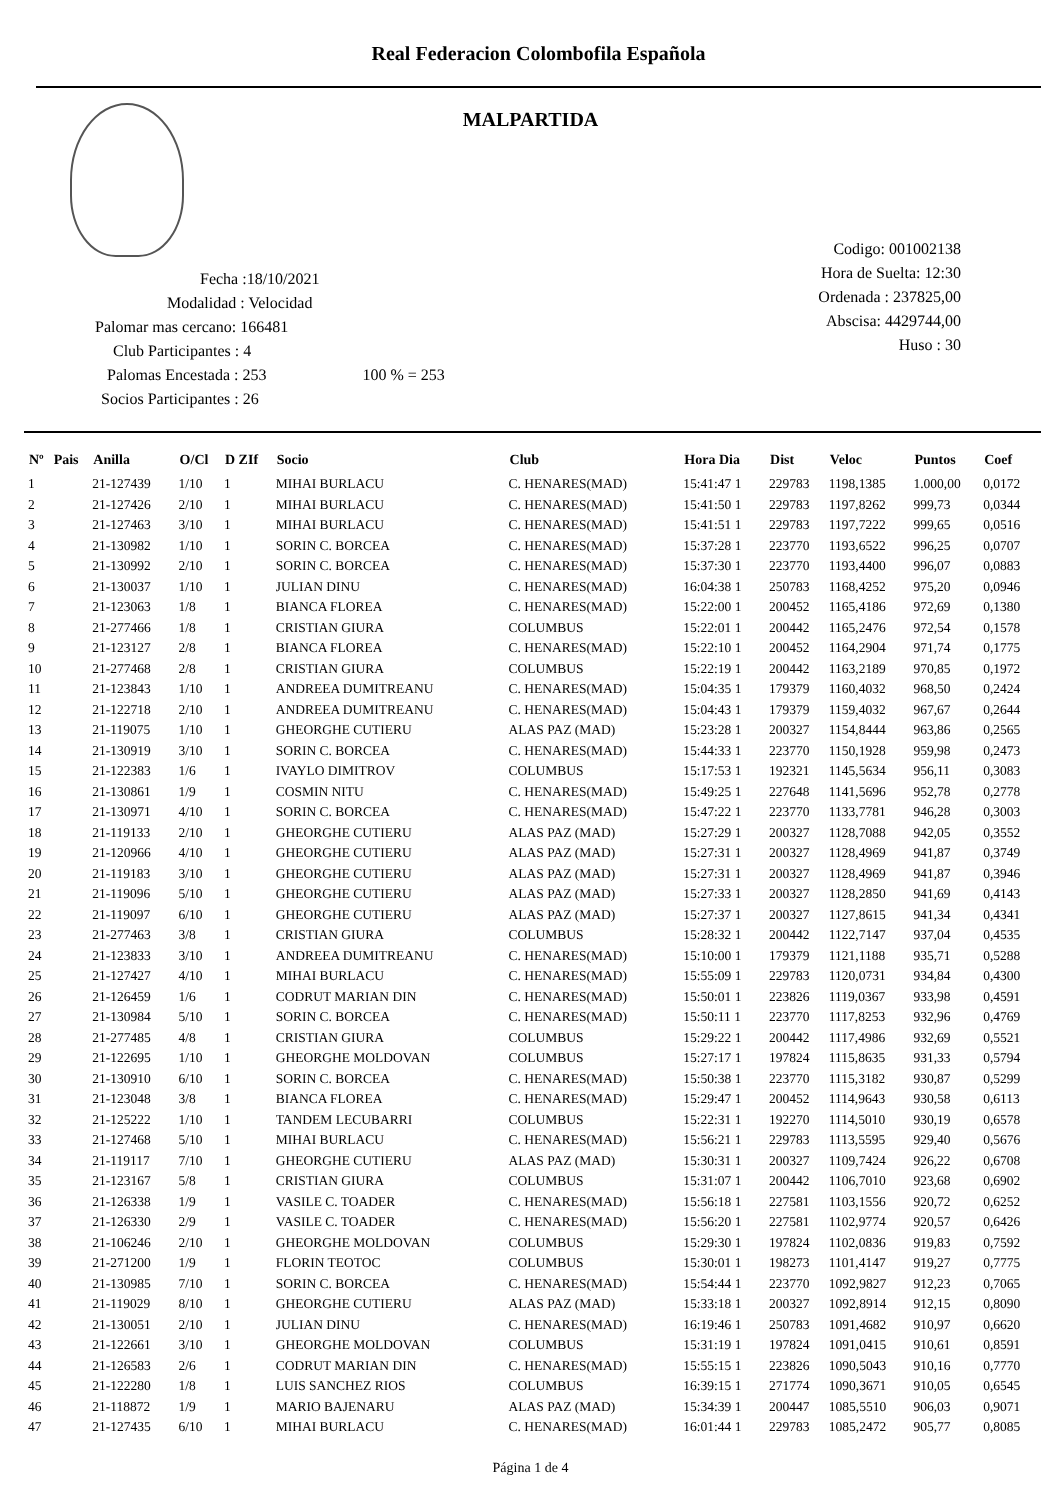Real Federacion Colombofila Española
MALPARTIDA
Fecha :18/10/2021
Modalidad : Velocidad
Palomar mas cercano: 166481
Club Participantes : 4
Palomas Encestada : 253 100 % = 253
Socios Participantes : 26
Codigo: 001002138
Hora de Suelta: 12:30
Ordenada : 237825,00
Abscisa: 4429744,00
Huso : 30
| Nº | Pais | Anilla | O/Cl | D ZIf | Socio | Club | Hora Dia | Dist | Veloc | Puntos | Coef |
| --- | --- | --- | --- | --- | --- | --- | --- | --- | --- | --- | --- |
| 1 | | 21-127439 | 1/10 | 1 | MIHAI BURLACU | C. HENARES(MAD) | 15:41:47 1 | 229783 | 1198,1385 | 1.000,00 | 0,0172 |
| 2 | | 21-127426 | 2/10 | 1 | MIHAI BURLACU | C. HENARES(MAD) | 15:41:50 1 | 229783 | 1197,8262 | 999,73 | 0,0344 |
| 3 | | 21-127463 | 3/10 | 1 | MIHAI BURLACU | C. HENARES(MAD) | 15:41:51 1 | 229783 | 1197,7222 | 999,65 | 0,0516 |
| 4 | | 21-130982 | 1/10 | 1 | SORIN C. BORCEA | C. HENARES(MAD) | 15:37:28 1 | 223770 | 1193,6522 | 996,25 | 0,0707 |
| 5 | | 21-130992 | 2/10 | 1 | SORIN C. BORCEA | C. HENARES(MAD) | 15:37:30 1 | 223770 | 1193,4400 | 996,07 | 0,0883 |
| 6 | | 21-130037 | 1/10 | 1 | JULIAN DINU | C. HENARES(MAD) | 16:04:38 1 | 250783 | 1168,4252 | 975,20 | 0,0946 |
| 7 | | 21-123063 | 1/8 | 1 | BIANCA FLOREA | C. HENARES(MAD) | 15:22:00 1 | 200452 | 1165,4186 | 972,69 | 0,1380 |
| 8 | | 21-277466 | 1/8 | 1 | CRISTIAN GIURA | COLUMBUS | 15:22:01 1 | 200442 | 1165,2476 | 972,54 | 0,1578 |
| 9 | | 21-123127 | 2/8 | 1 | BIANCA FLOREA | C. HENARES(MAD) | 15:22:10 1 | 200452 | 1164,2904 | 971,74 | 0,1775 |
| 10 | | 21-277468 | 2/8 | 1 | CRISTIAN GIURA | COLUMBUS | 15:22:19 1 | 200442 | 1163,2189 | 970,85 | 0,1972 |
| 11 | | 21-123843 | 1/10 | 1 | ANDREEA DUMITREANU | C. HENARES(MAD) | 15:04:35 1 | 179379 | 1160,4032 | 968,50 | 0,2424 |
| 12 | | 21-122718 | 2/10 | 1 | ANDREEA DUMITREANU | C. HENARES(MAD) | 15:04:43 1 | 179379 | 1159,4032 | 967,67 | 0,2644 |
| 13 | | 21-119075 | 1/10 | 1 | GHEORGHE CUTIERU | ALAS PAZ (MAD) | 15:23:28 1 | 200327 | 1154,8444 | 963,86 | 0,2565 |
| 14 | | 21-130919 | 3/10 | 1 | SORIN C. BORCEA | C. HENARES(MAD) | 15:44:33 1 | 223770 | 1150,1928 | 959,98 | 0,2473 |
| 15 | | 21-122383 | 1/6 | 1 | IVAYLO DIMITROV | COLUMBUS | 15:17:53 1 | 192321 | 1145,5634 | 956,11 | 0,3083 |
| 16 | | 21-130861 | 1/9 | 1 | COSMIN NITU | C. HENARES(MAD) | 15:49:25 1 | 227648 | 1141,5696 | 952,78 | 0,2778 |
| 17 | | 21-130971 | 4/10 | 1 | SORIN C. BORCEA | C. HENARES(MAD) | 15:47:22 1 | 223770 | 1133,7781 | 946,28 | 0,3003 |
| 18 | | 21-119133 | 2/10 | 1 | GHEORGHE CUTIERU | ALAS PAZ (MAD) | 15:27:29 1 | 200327 | 1128,7088 | 942,05 | 0,3552 |
| 19 | | 21-120966 | 4/10 | 1 | GHEORGHE CUTIERU | ALAS PAZ (MAD) | 15:27:31 1 | 200327 | 1128,4969 | 941,87 | 0,3749 |
| 20 | | 21-119183 | 3/10 | 1 | GHEORGHE CUTIERU | ALAS PAZ (MAD) | 15:27:31 1 | 200327 | 1128,4969 | 941,87 | 0,3946 |
| 21 | | 21-119096 | 5/10 | 1 | GHEORGHE CUTIERU | ALAS PAZ (MAD) | 15:27:33 1 | 200327 | 1128,2850 | 941,69 | 0,4143 |
| 22 | | 21-119097 | 6/10 | 1 | GHEORGHE CUTIERU | ALAS PAZ (MAD) | 15:27:37 1 | 200327 | 1127,8615 | 941,34 | 0,4341 |
| 23 | | 21-277463 | 3/8 | 1 | CRISTIAN GIURA | COLUMBUS | 15:28:32 1 | 200442 | 1122,7147 | 937,04 | 0,4535 |
| 24 | | 21-123833 | 3/10 | 1 | ANDREEA DUMITREANU | C. HENARES(MAD) | 15:10:00 1 | 179379 | 1121,1188 | 935,71 | 0,5288 |
| 25 | | 21-127427 | 4/10 | 1 | MIHAI BURLACU | C. HENARES(MAD) | 15:55:09 1 | 229783 | 1120,0731 | 934,84 | 0,4300 |
| 26 | | 21-126459 | 1/6 | 1 | CODRUT MARIAN DIN | C. HENARES(MAD) | 15:50:01 1 | 223826 | 1119,0367 | 933,98 | 0,4591 |
| 27 | | 21-130984 | 5/10 | 1 | SORIN C. BORCEA | C. HENARES(MAD) | 15:50:11 1 | 223770 | 1117,8253 | 932,96 | 0,4769 |
| 28 | | 21-277485 | 4/8 | 1 | CRISTIAN GIURA | COLUMBUS | 15:29:22 1 | 200442 | 1117,4986 | 932,69 | 0,5521 |
| 29 | | 21-122695 | 1/10 | 1 | GHEORGHE MOLDOVAN | COLUMBUS | 15:27:17 1 | 197824 | 1115,8635 | 931,33 | 0,5794 |
| 30 | | 21-130910 | 6/10 | 1 | SORIN C. BORCEA | C. HENARES(MAD) | 15:50:38 1 | 223770 | 1115,3182 | 930,87 | 0,5299 |
| 31 | | 21-123048 | 3/8 | 1 | BIANCA FLOREA | C. HENARES(MAD) | 15:29:47 1 | 200452 | 1114,9643 | 930,58 | 0,6113 |
| 32 | | 21-125222 | 1/10 | 1 | TANDEM LECUBARRI | COLUMBUS | 15:22:31 1 | 192270 | 1114,5010 | 930,19 | 0,6578 |
| 33 | | 21-127468 | 5/10 | 1 | MIHAI BURLACU | C. HENARES(MAD) | 15:56:21 1 | 229783 | 1113,5595 | 929,40 | 0,5676 |
| 34 | | 21-119117 | 7/10 | 1 | GHEORGHE CUTIERU | ALAS PAZ (MAD) | 15:30:31 1 | 200327 | 1109,7424 | 926,22 | 0,6708 |
| 35 | | 21-123167 | 5/8 | 1 | CRISTIAN GIURA | COLUMBUS | 15:31:07 1 | 200442 | 1106,7010 | 923,68 | 0,6902 |
| 36 | | 21-126338 | 1/9 | 1 | VASILE C. TOADER | C. HENARES(MAD) | 15:56:18 1 | 227581 | 1103,1556 | 920,72 | 0,6252 |
| 37 | | 21-126330 | 2/9 | 1 | VASILE C. TOADER | C. HENARES(MAD) | 15:56:20 1 | 227581 | 1102,9774 | 920,57 | 0,6426 |
| 38 | | 21-106246 | 2/10 | 1 | GHEORGHE MOLDOVAN | COLUMBUS | 15:29:30 1 | 197824 | 1102,0836 | 919,83 | 0,7592 |
| 39 | | 21-271200 | 1/9 | 1 | FLORIN TEOTOC | COLUMBUS | 15:30:01 1 | 198273 | 1101,4147 | 919,27 | 0,7775 |
| 40 | | 21-130985 | 7/10 | 1 | SORIN C. BORCEA | C. HENARES(MAD) | 15:54:44 1 | 223770 | 1092,9827 | 912,23 | 0,7065 |
| 41 | | 21-119029 | 8/10 | 1 | GHEORGHE CUTIERU | ALAS PAZ (MAD) | 15:33:18 1 | 200327 | 1092,8914 | 912,15 | 0,8090 |
| 42 | | 21-130051 | 2/10 | 1 | JULIAN DINU | C. HENARES(MAD) | 16:19:46 1 | 250783 | 1091,4682 | 910,97 | 0,6620 |
| 43 | | 21-122661 | 3/10 | 1 | GHEORGHE MOLDOVAN | COLUMBUS | 15:31:19 1 | 197824 | 1091,0415 | 910,61 | 0,8591 |
| 44 | | 21-126583 | 2/6 | 1 | CODRUT MARIAN DIN | C. HENARES(MAD) | 15:55:15 1 | 223826 | 1090,5043 | 910,16 | 0,7770 |
| 45 | | 21-122280 | 1/8 | 1 | LUIS SANCHEZ RIOS | COLUMBUS | 16:39:15 1 | 271774 | 1090,3671 | 910,05 | 0,6545 |
| 46 | | 21-118872 | 1/9 | 1 | MARIO BAJENARU | ALAS PAZ (MAD) | 15:34:39 1 | 200447 | 1085,5510 | 906,03 | 0,9071 |
| 47 | | 21-127435 | 6/10 | 1 | MIHAI BURLACU | C. HENARES(MAD) | 16:01:44 1 | 229783 | 1085,2472 | 905,77 | 0,8085 |
Página 1 de 4